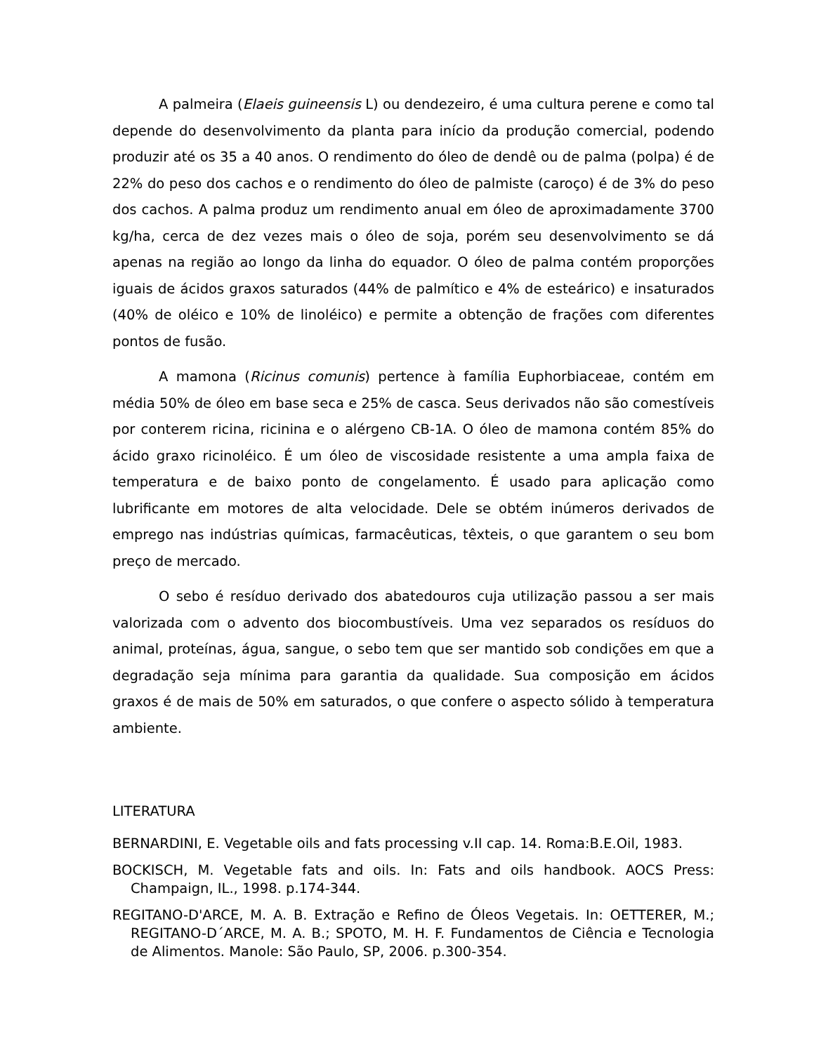A palmeira (Elaeis guineensis L) ou dendezeiro, é uma cultura perene e como tal depende do desenvolvimento da planta para início da produção comercial, podendo produzir até os 35 a 40 anos. O rendimento do óleo de dendê ou de palma (polpa) é de 22% do peso dos cachos e o rendimento do óleo de palmiste (caroço) é de 3% do peso dos cachos. A palma produz um rendimento anual em óleo de aproximadamente 3700 kg/ha, cerca de dez vezes mais o óleo de soja, porém seu desenvolvimento se dá apenas na região ao longo da linha do equador. O óleo de palma contém proporções iguais de ácidos graxos saturados (44% de palmítico e 4% de esteárico) e insaturados (40% de oléico e 10% de linoléico) e permite a obtenção de frações com diferentes pontos de fusão.
A mamona (Ricinus comunis) pertence à família Euphorbiaceae, contém em média 50% de óleo em base seca e 25% de casca. Seus derivados não são comestíveis por conterem ricina, ricinina e o alérgeno CB-1A. O óleo de mamona contém 85% do ácido graxo ricinoléico. É um óleo de viscosidade resistente a uma ampla faixa de temperatura e de baixo ponto de congelamento. É usado para aplicação como lubrificante em motores de alta velocidade. Dele se obtém inúmeros derivados de emprego nas indústrias químicas, farmacêuticas, têxteis, o que garantem o seu bom preço de mercado.
O sebo é resíduo derivado dos abatedouros cuja utilização passou a ser mais valorizada com o advento dos biocombustíveis. Uma vez separados os resíduos do animal, proteínas, água, sangue, o sebo tem que ser mantido sob condições em que a degradação seja mínima para garantia da qualidade. Sua composição em ácidos graxos é de mais de 50% em saturados, o que confere o aspecto sólido à temperatura ambiente.
LITERATURA
BERNARDINI, E. Vegetable oils and fats processing v.II cap. 14. Roma:B.E.Oil, 1983.
BOCKISCH, M. Vegetable fats and oils. In: Fats and oils handbook. AOCS Press: Champaign, IL., 1998. p.174-344.
REGITANO-D'ARCE, M. A. B. Extração e Refino de Óleos Vegetais. In: OETTERER, M.; REGITANO-D´ARCE, M. A. B.; SPOTO, M. H. F. Fundamentos de Ciência e Tecnologia de Alimentos. Manole: São Paulo, SP, 2006. p.300-354.